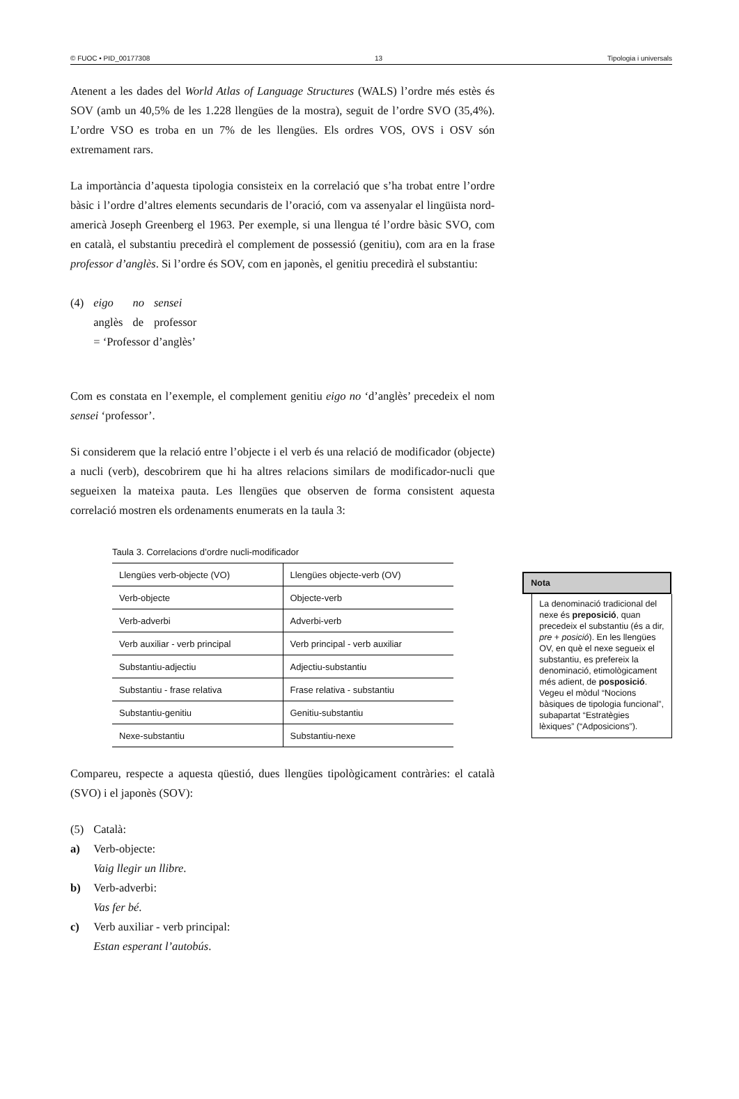© FUOC • PID_00177308 13 Tipologia i universals
Atenent a les dades del World Atlas of Language Structures (WALS) l’ordre més estès és SOV (amb un 40,5% de les 1.228 llengües de la mostra), seguit de l’ordre SVO (35,4%). L’ordre VSO es troba en un 7% de les llengües. Els ordres VOS, OVS i OSV són extremament rars.
La importància d’aquesta tipologia consisteix en la correlació que s’ha trobat entre l’ordre bàsic i l’ordre d’altres elements secundaris de l’oració, com va assenyalar el lingüista nord-americà Joseph Greenberg el 1963. Per exemple, si una llengua té l’ordre bàsic SVO, com en català, el substantiu precedirà el complement de possessió (genitiu), com ara en la frase professor d’anglès. Si l’ordre és SOV, com en japonès, el genitiu precedirà el substantiu:
| (4) | eigo | no | sensei |
| | anglès | de | professor |
| | = ‘Professor d’anglès’ | | |
Com es constata en l’exemple, el complement genitiu eigo no ‘d’anglès’ precedeix el nom sensei ‘professor’.
Si considerem que la relació entre l’objecte i el verb és una relació de modificador (objecte) a nucli (verb), descobrirem que hi ha altres relacions similars de modificador-nucli que segueixen la mateixa pauta. Les llengües que observen de forma consistent aquesta correlació mostren els ordenaments enumerats en la taula 3:
Taula 3. Correlacions d’ordre nucli-modificador
| Llengües verb-objecte (VO) | Llengües objecte-verb (OV) |
| Verb-objecte | Objecte-verb |
| Verb-adverbi | Adverbi-verb |
| Verb auxiliar - verb principal | Verb principal - verb auxiliar |
| Substantiu-adjectiu | Adjectiu-substantiu |
| Substantiu - frase relativa | Frase relativa - substantiu |
| Substantiu-genitiu | Genitiu-substantiu |
| Nexe-substantiu | Substantiu-nexe |
Compareu, respecte a aquesta qüestió, dues llengües tipològicament contràries: el català (SVO) i el japonès (SOV):
| (5) | Català: |
| a) | Verb-objecte: Vaig llegir un llibre . |
| b) | Verb-adverbi: Vas fer bé . |
| c) | Verb auxiliar - verb principal: Estan esperant l’autobús . |
Nota
La denominació tradicional del nexe és preposició, quan precedeix el substantiu (és a dir, pre + posició). En les llengües OV, en què el nexe segueix el substantiu, es prefereix la denominació, etimològicament més adient, de posposició. Vegeu el mòdul “Nocions bàsiques de tipologia funcional”, subapartat “Estratègies lèxiques” (“Adposicions”).